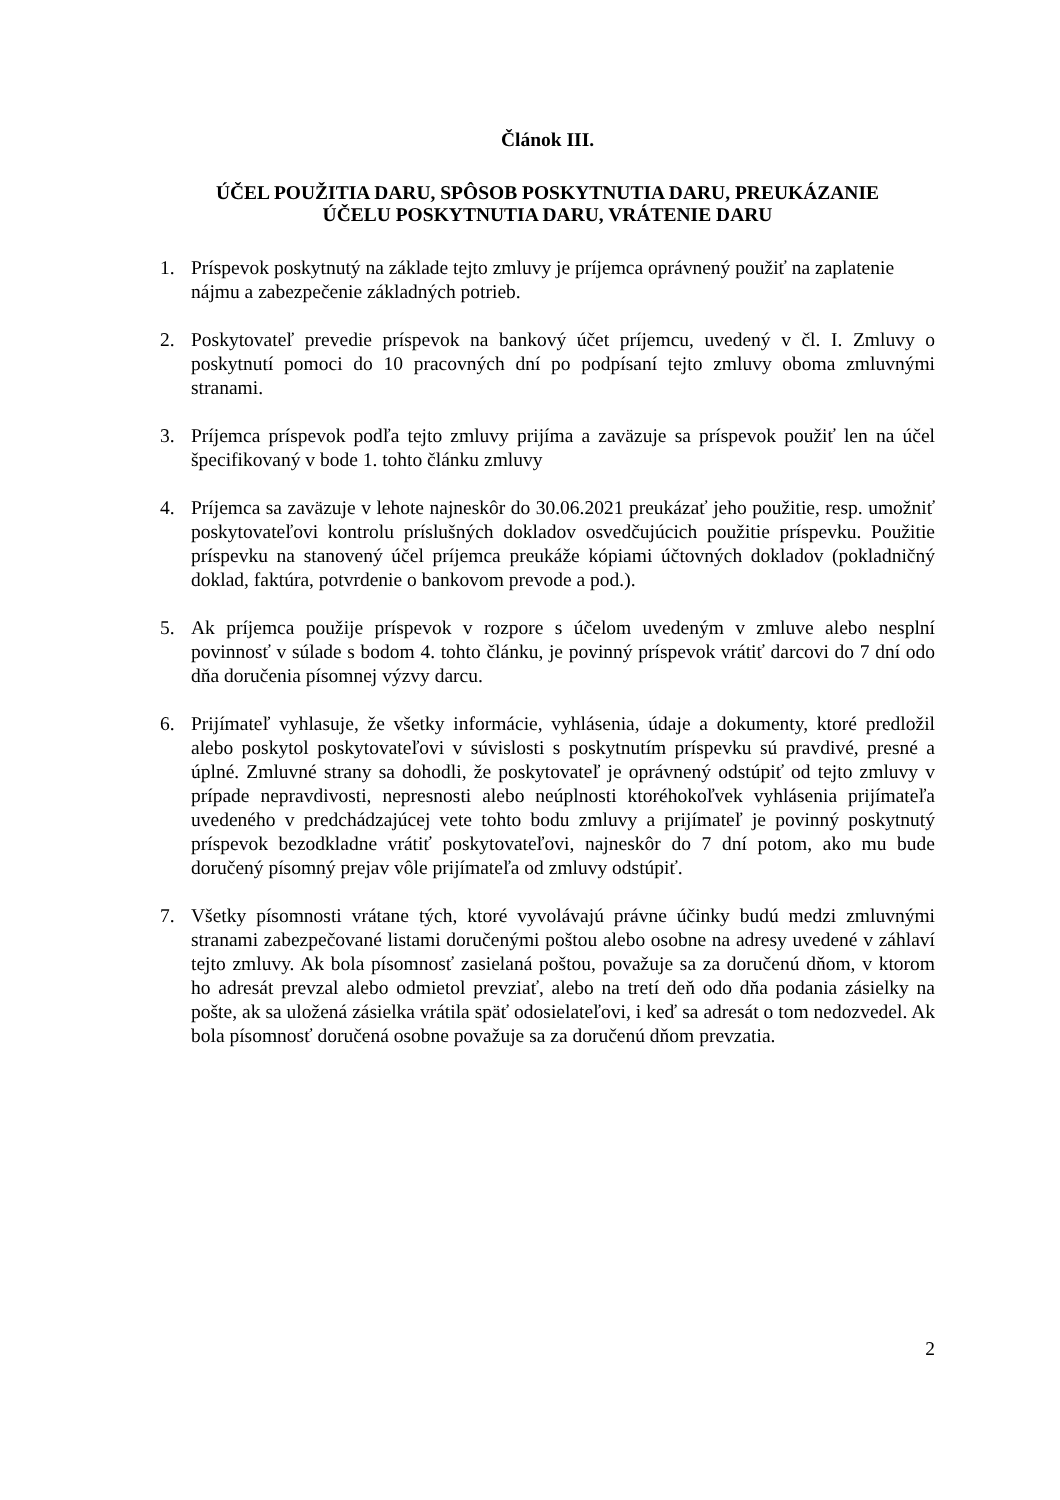Článok III.
ÚČEL POUŽITIA DARU, SPÔSOB POSKYTNUTIA DARU, PREUKÁZANIE
ÚČELU POSKYTNUTIA DARU, VRÁTENIE DARU
1. Príspevok poskytnutý na základe tejto zmluvy je príjemca oprávnený použiť na zaplatenie nájmu a zabezpečenie základných potrieb.
2. Poskytovateľ prevedie príspevok na bankový účet príjemcu, uvedený v čl. I. Zmluvy o poskytnutí pomoci do 10 pracovných dní po podpísaní tejto zmluvy oboma zmluvnými stranami.
3. Príjemca príspevok podľa tejto zmluvy prijíma a zaväzuje sa príspevok použiť len na účel špecifikovaný v bode 1. tohto článku zmluvy
4. Príjemca sa zaväzuje v lehote najneskôr do 30.06.2021 preukázať jeho použitie, resp. umožniť poskytovateľovi kontrolu príslušných dokladov osvedčujúcich použitie príspevku. Použitie príspevku na stanovený účel príjemca preukáže kópiami účtovných dokladov (pokladničný doklad, faktúra, potvrdenie o bankovom prevode a pod.).
5. Ak príjemca použije príspevok v rozpore s účelom uvedeným v zmluve alebo nesplní povinnosť v súlade s bodom 4. tohto článku, je povinný príspevok vrátiť darcovi do 7 dní odo dňa doručenia písomnej výzvy darcu.
6. Prijímateľ vyhlasuje, že všetky informácie, vyhlásenia, údaje a dokumenty, ktoré predložil alebo poskytol poskytovateľovi v súvislosti s poskytnutím príspevku sú pravdivé, presné a úplné. Zmluvné strany sa dohodli, že poskytovateľ je oprávnený odstúpiť od tejto zmluvy v prípade nepravdivosti, nepresnosti alebo neúplnosti ktoréhokoľvek vyhlásenia prijímateľa uvedeného v predchádzajúcej vete tohto bodu zmluvy a prijímateľ je povinný poskytnutý príspevok bezodkladne vrátiť poskytovateľovi, najneskôr do 7 dní potom, ako mu bude doručený písomný prejav vôle prijímateľa od zmluvy odstúpiť.
7. Všetky písomnosti vrátane tých, ktoré vyvolávajú právne účinky budú medzi zmluvnými stranami zabezpečované listami doručenými poštou alebo osobne na adresy uvedené v záhlaví tejto zmluvy. Ak bola písomnosť zasielaná poštou, považuje sa za doručenú dňom, v ktorom ho adresát prevzal alebo odmietol prevziať, alebo na tretí deň odo dňa podania zásielky na pošte, ak sa uložená zásielka vrátila späť odosielateľovi, i keď sa adresát o tom nedozvedel. Ak bola písomnosť doručená osobne považuje sa za doručenú dňom prevzatia.
2